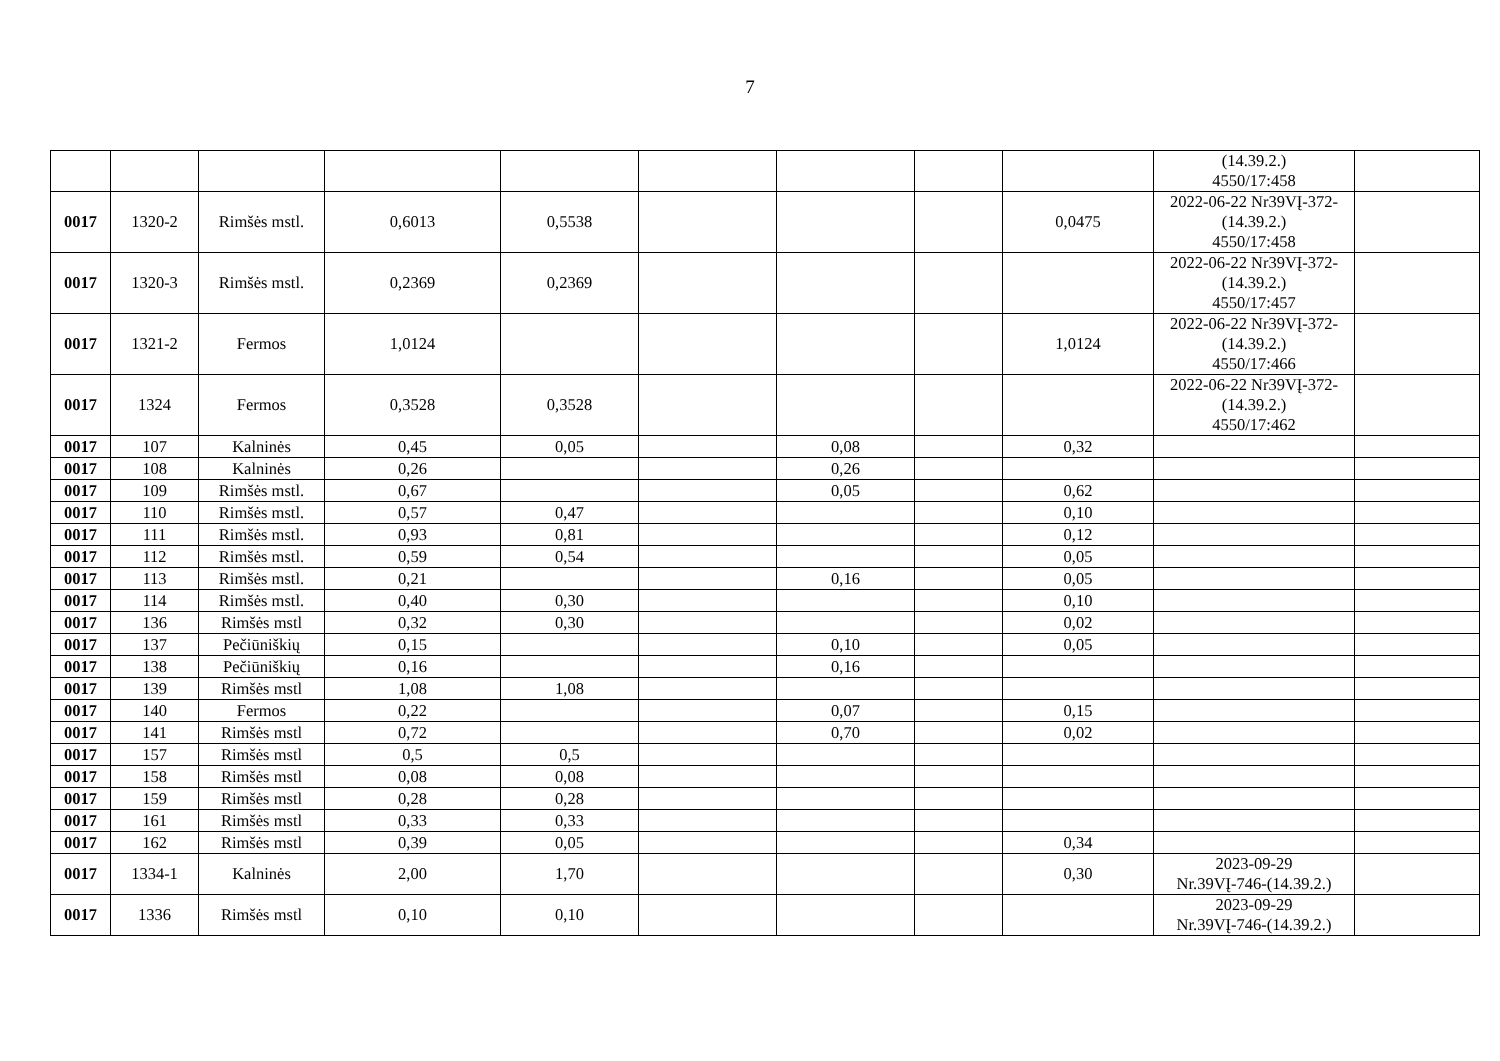7
| | | | | | | | | | (14.39.2.) 4550/17:458 | |
| 0017 | 1320-2 | Rimšės mstl. | 0,6013 | 0,5538 | | | | 0,0475 | 2022-06-22 Nr39VĮ-372- (14.39.2.) 4550/17:458 | |
| 0017 | 1320-3 | Rimšės mstl. | 0,2369 | 0,2369 | | | | | 2022-06-22 Nr39VĮ-372- (14.39.2.) 4550/17:457 | |
| 0017 | 1321-2 | Fermos | 1,0124 | | | | | 1,0124 | 2022-06-22 Nr39VĮ-372- (14.39.2.) 4550/17:466 | |
| 0017 | 1324 | Fermos | 0,3528 | 0,3528 | | | | | 2022-06-22 Nr39VĮ-372- (14.39.2.) 4550/17:462 | |
| 0017 | 107 | Kalninės | 0,45 | 0,05 | | 0,08 | | 0,32 | | |
| 0017 | 108 | Kalninės | 0,26 | | | 0,26 | | | | |
| 0017 | 109 | Rimšės mstl. | 0,67 | | | 0,05 | | 0,62 | | |
| 0017 | 110 | Rimšės mstl. | 0,57 | 0,47 | | | | 0,10 | | |
| 0017 | 111 | Rimšės mstl. | 0,93 | 0,81 | | | | 0,12 | | |
| 0017 | 112 | Rimšės mstl. | 0,59 | 0,54 | | | | 0,05 | | |
| 0017 | 113 | Rimšės mstl. | 0,21 | | | 0,16 | | 0,05 | | |
| 0017 | 114 | Rimšės mstl. | 0,40 | 0,30 | | | | 0,10 | | |
| 0017 | 136 | Rimšės mstl | 0,32 | 0,30 | | | | 0,02 | | |
| 0017 | 137 | Pečiūniškių | 0,15 | | | 0,10 | | 0,05 | | |
| 0017 | 138 | Pečiūniškių | 0,16 | | | 0,16 | | | | |
| 0017 | 139 | Rimšės mstl | 1,08 | 1,08 | | | | | | |
| 0017 | 140 | Fermos | 0,22 | | | 0,07 | | 0,15 | | |
| 0017 | 141 | Rimšės mstl | 0,72 | | | 0,70 | | 0,02 | | |
| 0017 | 157 | Rimšės mstl | 0,5 | 0,5 | | | | | | |
| 0017 | 158 | Rimšės mstl | 0,08 | 0,08 | | | | | | |
| 0017 | 159 | Rimšės mstl | 0,28 | 0,28 | | | | | | |
| 0017 | 161 | Rimšės mstl | 0,33 | 0,33 | | | | | | |
| 0017 | 162 | Rimšės mstl | 0,39 | 0,05 | | | | 0,34 | | |
| 0017 | 1334-1 | Kalninės | 2,00 | 1,70 | | | | 0,30 | 2023-09-29 Nr.39VĮ-746-(14.39.2.) | |
| 0017 | 1336 | Rimšės mstl | 0,10 | 0,10 | | | | | 2023-09-29 Nr.39VĮ-746-(14.39.2.) | |